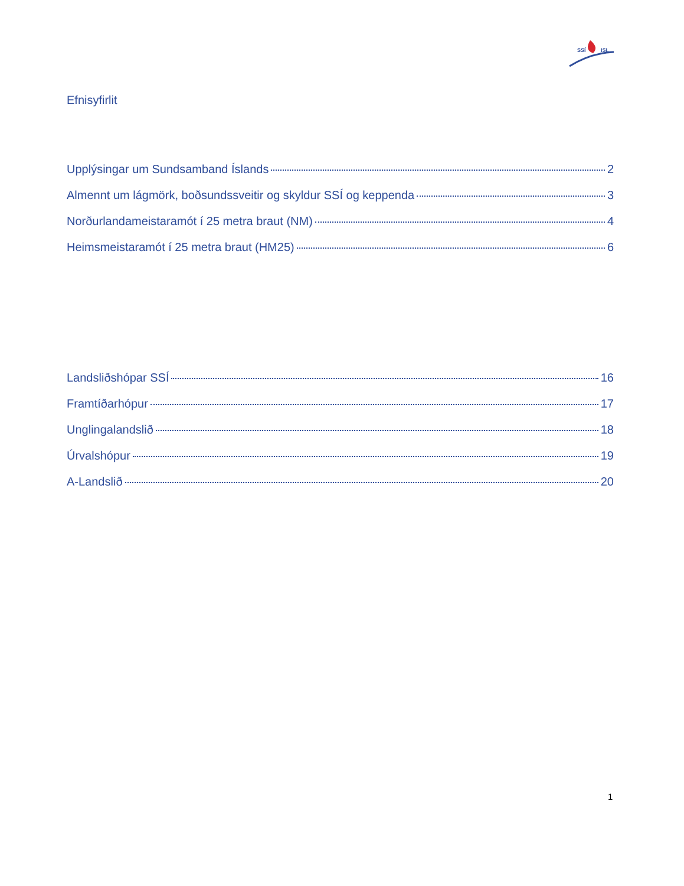SSÍ
ISL
Efnisyfirlit
Upplýsingar um Sundsamband Íslands 2
Almennt um lágmörk, boðsundssveitir og skyldur SSÍ og keppenda 3
Norðurlandameistaramót í 25 metra braut (NM) 4
Heimsmeistaramót í 25 metra braut (HM25) 6
Landsliðshópar SSÍ 16
Framtíðarhópur 17
Unglingalandslið 18
Úrvalshópur 19
A-Landslið 20
1